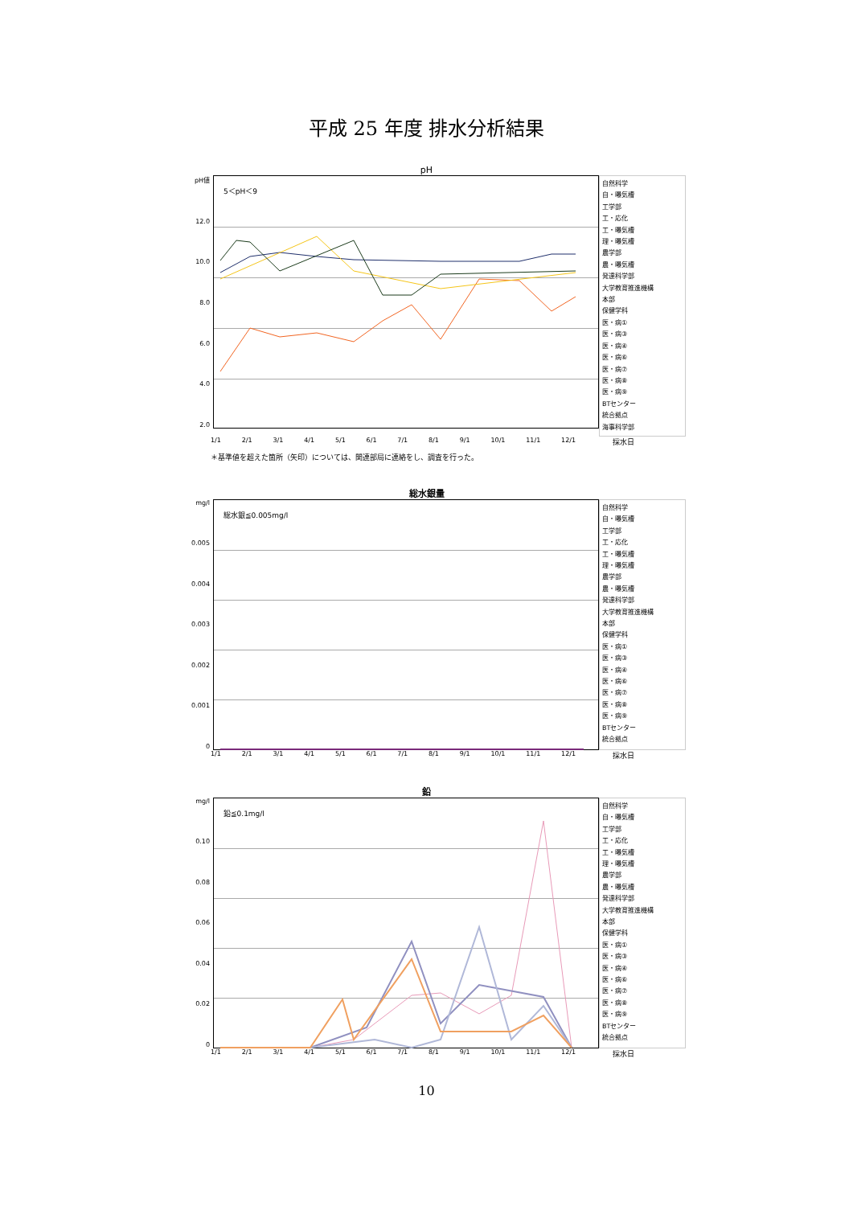平成 25 年度 排水分析結果
pH
pH値
12.0
10.0
8.0
6.0
4.0
2.0
5＜pH＜9
自然科学
自・曝気槽
工学部
工・応化
工・曝気槽
理・曝気槽
農学部
農・曝気槽
発達科学部
大学教育推進機構
本部
保健学科
医・病①
医・病③
医・病④
医・病⑥
医・病⑦
医・病⑧
医・病⑨
BTセンター
統合拠点
海事科学部
1/1 2/1 3/1 4/1 5/1 6/1 7/1 8/1 9/1 10/1 11/1 12/1 採水日
＊基準値を超えた箇所（矢印）については、関連部局に連絡をし、調査を行った。
総水銀量
mg/l
0.005
0.004
0.003
0.002
0.001
0
総水銀≦0.005mg/l
自然科学
自・曝気槽
工学部
工・応化
工・曝気槽
理・曝気槽
農学部
農・曝気槽
発達科学部
大学教育推進機構
本部
保健学科
医・病①
医・病③
医・病④
医・病⑥
医・病⑦
医・病⑧
医・病⑨
BTセンター
統合拠点
1/1 2/1 3/1 4/1 5/1 6/1 7/1 8/1 9/1 10/1 11/1 12/1 採水日
鉛
mg/l
0.10
0.08
0.06
0.04
0.02
0
鉛≦0.1mg/l
自然科学
自・曝気槽
工学部
工・応化
工・曝気槽
理・曝気槽
農学部
農・曝気槽
発達科学部
大学教育推進機構
本部
保健学科
医・病①
医・病③
医・病④
医・病⑥
医・病⑦
医・病⑧
医・病⑨
BTセンター
統合拠点
1/1 2/1 3/1 4/1 5/1 6/1 7/1 8/1 9/1 10/1 11/1 12/1 採水日
10